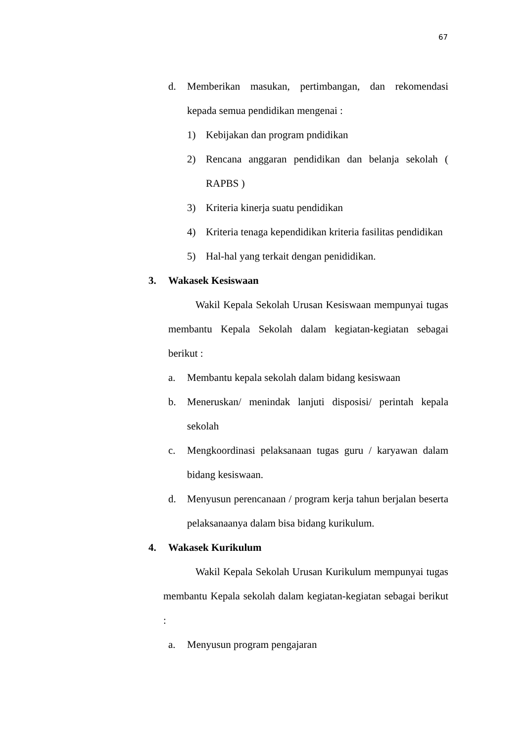67
d. Memberikan masukan, pertimbangan, dan rekomendasi kepada semua pendidikan mengenai :
1) Kebijakan dan program pndidikan
2) Rencana anggaran pendidikan dan belanja sekolah ( RAPBS )
3) Kriteria kinerja suatu pendidikan
4) Kriteria tenaga kependidikan kriteria fasilitas pendidikan
5) Hal-hal yang terkait dengan penididikan.
3. Wakasek Kesiswaan
Wakil Kepala Sekolah Urusan Kesiswaan mempunyai tugas membantu Kepala Sekolah dalam kegiatan-kegiatan sebagai berikut :
a. Membantu kepala sekolah dalam bidang kesiswaan
b. Meneruskan/ menindak lanjuti disposisi/ perintah kepala sekolah
c. Mengkoordinasi pelaksanaan tugas guru / karyawan dalam bidang kesiswaan.
d. Menyusun perencanaan / program kerja tahun berjalan beserta pelaksanaanya dalam bisa bidang kurikulum.
4. Wakasek Kurikulum
Wakil Kepala Sekolah Urusan Kurikulum mempunyai tugas membantu Kepala sekolah dalam kegiatan-kegiatan sebagai berikut :
a. Menyusun program pengajaran